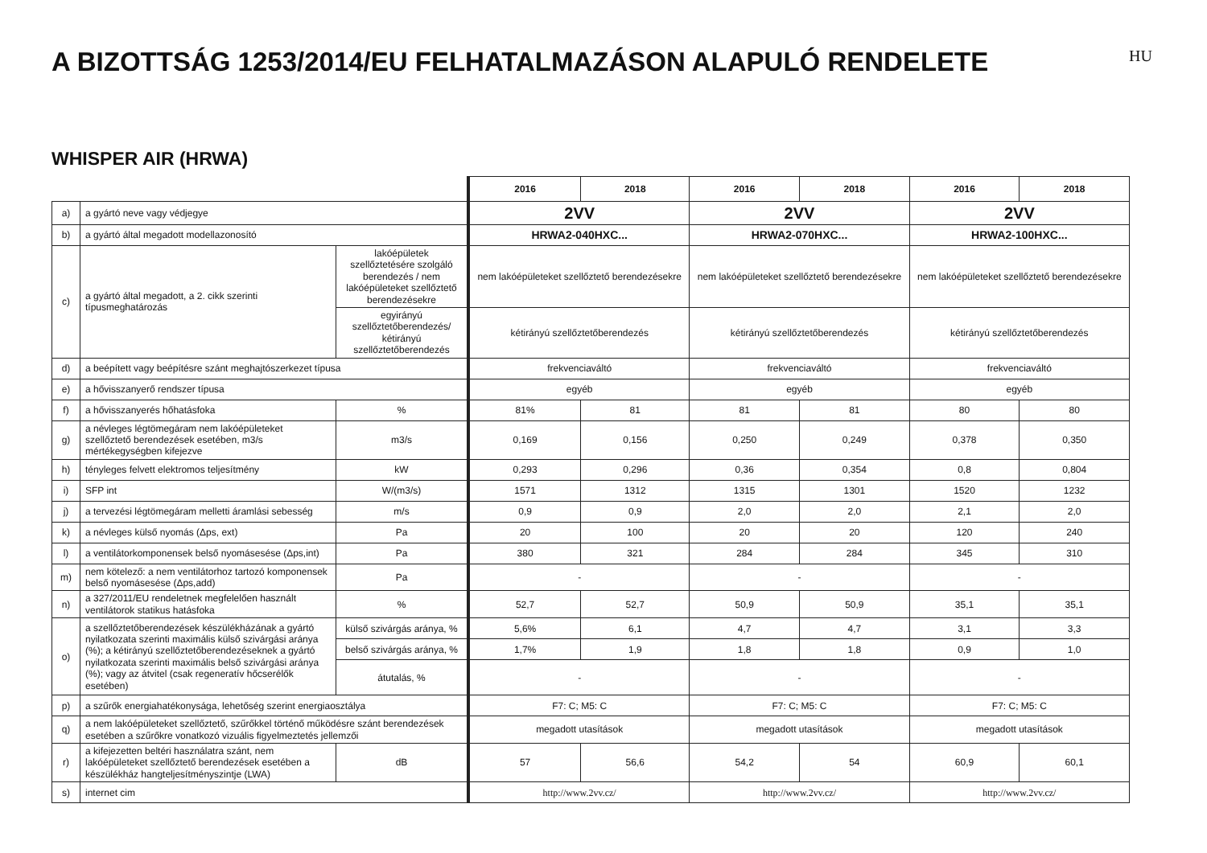A BIZOTTSÁG 1253/2014/EU FELHATALMAZÁSON ALAPULÓ RENDELETE
HU
WHISPER AIR (HRWA)
| | | | 2016 | 2018 | 2016 | 2018 | 2016 | 2018 |
| a) | a gyártó neve vagy védjegye | | 2VV | | 2VV | | 2VV | |
| b) | a gyártó által megadott modellazonosító | | HRWA2-040HXC... | | HRWA2-070HXC... | | HRWA2-100HXC... | |
| c) | a gyártó által megadott, a 2. cikk szerinti típusmeghatározás | lakóépületek szellőztetésére szolgáló berendezés / nem lakóépületeket szellőztető berendezésekre | nem lakóépületeket szellőztető berendezésekre | | nem lakóépületeket szellőztető berendezésekre | | nem lakóépületeket szellőztető berendezésekre | |
| | | egyirányú szellőztetőberendezés/ kétirányú szellőztetőberendezés | kétirányú szellőztetőberendezés | | kétirányú szellőztetőberendezés | | kétirányú szellőztetőberendezés | |
| d) | a beépített vagy beépítésre szánt meghajtószerkezet típusa | | frekvenciaváltó | | frekvenciaváltó | | frekvenciaváltó | |
| e) | a hővisszanyerő rendszer típusa | | egyéb | | egyéb | | egyéb | |
| f) | a hővisszanyerés hőhatásfoka | % | 81% | 81 | 81 | 81 | 80 | 80 |
| g) | a névleges légtömegáram nem lakóépületeket szellőztető berendezések esetében, m3/s mértékegységben kifejezve | m3/s | 0,169 | 0,156 | 0,250 | 0,249 | 0,378 | 0,350 |
| h) | tényleges felvett elektromos teljesítmény | kW | 0,293 | 0,296 | 0,36 | 0,354 | 0,8 | 0,804 |
| i) | SFP int | W/(m3/s) | 1571 | 1312 | 1315 | 1301 | 1520 | 1232 |
| j) | a tervezési légtömegáram melletti áramlási sebesség | m/s | 0,9 | 0,9 | 2,0 | 2,0 | 2,1 | 2,0 |
| k) | a névleges külső nyomás (Δps, ext) | Pa | 20 | 100 | 20 | 20 | 120 | 240 |
| l) | a ventilátorkomponensek belső nyomásesése (Δps,int) | Pa | 380 | 321 | 284 | 284 | 345 | 310 |
| m) | nem kötelező: a nem ventilátorhoz tartozó komponensek belső nyomásesése (Δps,add) | Pa | - | | - | | - | |
| n) | a 327/2011/EU rendeletnek megfelelően használt ventilátorok statikus hatásfoka | % | 52,7 | 52,7 | 50,9 | 50,9 | 35,1 | 35,1 |
| o) | a szellőztetőberendezések készülékházának a gyártó nyilatkozata szerinti maximális külső szivárgási aránya (%); a kétirányú szellőztetőberendezéseknek a gyártó nyilatkozata szerinti maximális belső szivárgási aránya (%); vagy az átvitel (csak regeneratív hőcserélők esetében) | külső szivárgás aránya, % | 5,6% | 6,1 | 4,7 | 4,7 | 3,1 | 3,3 |
| | | belső szivárgás aránya, % | 1,7% | 1,9 | 1,8 | 1,8 | 0,9 | 1,0 |
| | | átutalás, % | - | | - | | - | |
| p) | a szűrők energiahatékonysága, lehetőség szerint energiaosztálya | | F7: C; M5: C | | F7: C; M5: C | | F7: C; M5: C | |
| q) | a nem lakóépületeket szellőztető, szűrőkkel történő működésre szánt berendezések esetében a szűrőkre vonatkozó vizuális figyelmeztetés jellemzői | | megadott utasítások | | megadott utasítások | | megadott utasítások | |
| r) | a kifejezetten beltéri használatra szánt, nem lakóépületeket szellőztető berendezések esetében a készülékház hangteljesítményszintje (LWA) | dB | 57 | 56,6 | 54,2 | 54 | 60,9 | 60,1 |
| s) | internet cim | | http://www.2vv.cz/ | | http://www.2vv.cz/ | | http://www.2vv.cz/ | |